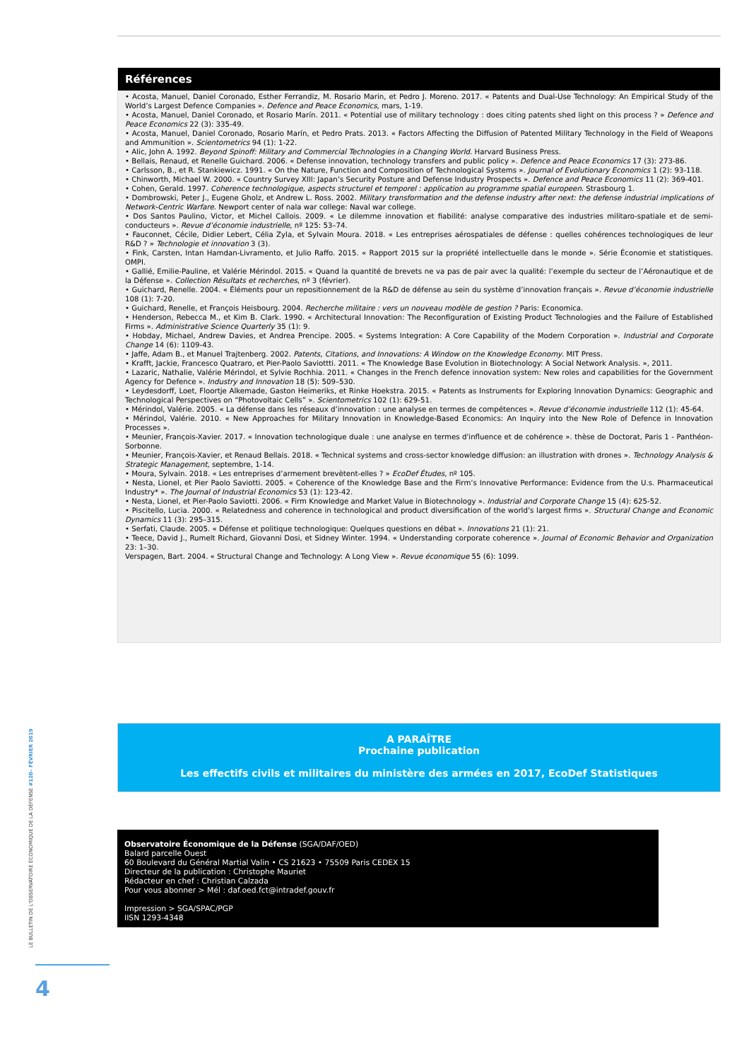Références
• Acosta, Manuel, Daniel Coronado, Esther Ferrandiz, M. Rosario Marin, et Pedro J. Moreno. 2017. « Patents and Dual-Use Technology: An Empirical Study of the World’s Largest Defence Companies ». Defence and Peace Economics, mars, 1-19.
• Acosta, Manuel, Daniel Coronado, et Rosario Marín. 2011. « Potential use of military technology : does citing patents shed light on this process ? » Defence and Peace Economics 22 (3): 335-49.
• Acosta, Manuel, Daniel Coronado, Rosario Marín, et Pedro Prats. 2013. « Factors Affecting the Diffusion of Patented Military Technology in the Field of Weapons and Ammunition ». Scientometrics 94 (1): 1-22.
• Alic, John A. 1992. Beyond Spinoff: Military and Commercial Technologies in a Changing World. Harvard Business Press.
• Bellais, Renaud, et Renelle Guichard. 2006. « Defense innovation, technology transfers and public policy ». Defence and Peace Economics 17 (3): 273-86.
• Carlsson, B., et R. Stankiewicz. 1991. « On the Nature, Function and Composition of Technological Systems ». Journal of Evolutionary Economics 1 (2): 93-118.
• Chinworth, Michael W. 2000. « Country Survey XIII: Japan’s Security Posture and Defense Industry Prospects ». Defence and Peace Economics 11 (2): 369-401.
• Cohen, Gerald. 1997. Coherence technologique, aspects structurel et temporel : application au programme spatial europeen. Strasbourg 1.
• Dombrowski, Peter J., Eugene Gholz, et Andrew L. Ross. 2002. Military transformation and the defense industry after next: the defense industrial implications of Network-Centric Warfare. Newport center of nala war college: Naval war college.
• Dos Santos Paulino, Victor, et Michel Callois. 2009. « Le dilemme innovation et fiabilité: analyse comparative des industries militaro-spatiale et de semi-conducteurs ». Revue d’économie industrielle, nº 125: 53–74.
• Fauconnet, Cécile, Didier Lebert, Célia Zyla, et Sylvain Moura. 2018. « Les entreprises aérospatiales de défense : quelles cohérences technologiques de leur R&D ? » Technologie et innovation 3 (3).
• Fink, Carsten, Intan Hamdan-Livramento, et Julio Raffo. 2015. « Rapport 2015 sur la propriété intellectuelle dans le monde ». Série Économie et statistiques. OMPI.
• Gallié, Emilie-Pauline, et Valérie Mérindol. 2015. « Quand la quantité de brevets ne va pas de pair avec la qualité: l’exemple du secteur de l’Aéronautique et de la Défense ». Collection Résultats et recherches, nº 3 (février).
• Guichard, Renelle. 2004. « Éléments pour un repositionnement de la R&D de défense au sein du système d’innovation français ». Revue d’économie industrielle 108 (1): 7-20.
• Guichard, Renelle, et François Heisbourg. 2004. Recherche militaire : vers un nouveau modèle de gestion ? Paris: Economica.
• Henderson, Rebecca M., et Kim B. Clark. 1990. « Architectural Innovation: The Reconfiguration of Existing Product Technologies and the Failure of Established Firms ». Administrative Science Quarterly 35 (1): 9.
• Hobday, Michael, Andrew Davies, et Andrea Prencipe. 2005. « Systems Integration: A Core Capability of the Modern Corporation ». Industrial and Corporate Change 14 (6): 1109-43.
• Jaffe, Adam B., et Manuel Trajtenberg. 2002. Patents, Citations, and Innovations: A Window on the Knowledge Economy. MIT Press.
• Krafft, Jackie, Francesco Quatraro, et Pier-Paolo Saviottti. 2011. « The Knowledge Base Evolution in Biotechnology: A Social Network Analysis. », 2011.
• Lazaric, Nathalie, Valérie Mérindol, et Sylvie Rochhia. 2011. « Changes in the French defence innovation system: New roles and capabilities for the Government Agency for Defence ». Industry and Innovation 18 (5): 509–530.
• Leydesdorff, Loet, Floortje Alkemade, Gaston Heimeriks, et Rinke Hoekstra. 2015. « Patents as Instruments for Exploring Innovation Dynamics: Geographic and Technological Perspectives on “Photovoltaic Cells” ». Scientometrics 102 (1): 629-51.
• Mérindol, Valérie. 2005. « La défense dans les réseaux d’innovation : une analyse en termes de compétences ». Revue d’économie industrielle 112 (1): 45-64.
• Mérindol, Valérie. 2010. « New Approaches for Military Innovation in Knowledge-Based Economics: An Inquiry into the New Role of Defence in Innovation Processes ».
• Meunier, François-Xavier. 2017. « Innovation technologique duale : une analyse en termes d'influence et de cohérence ». thèse de Doctorat, Paris 1 - Panthéon-Sorbonne.
• Meunier, François-Xavier, et Renaud Bellais. 2018. « Technical systems and cross-sector knowledge diffusion: an illustration with drones ». Technology Analysis & Strategic Management, septembre, 1-14.
• Moura, Sylvain. 2018. « Les entreprises d’armement brevètent-elles ? » EcoDef Études, nº 105.
• Nesta, Lionel, et Pier Paolo Saviotti. 2005. « Coherence of the Knowledge Base and the Firm’s Innovative Performance: Evidence from the U.s. Pharmaceutical Industry* ». The Journal of Industrial Economics 53 (1): 123-42.
• Nesta, Lionel, et Pier-Paolo Saviotti. 2006. « Firm Knowledge and Market Value in Biotechnology ». Industrial and Corporate Change 15 (4): 625-52.
• Piscitello, Lucia. 2000. « Relatedness and coherence in technological and product diversification of the world’s largest firms ». Structural Change and Economic Dynamics 11 (3): 295–315.
• Serfati, Claude. 2005. « Défense et politique technologique: Quelques questions en débat ». Innovations 21 (1): 21.
• Teece, David J., Rumelt Richard, Giovanni Dosi, et Sidney Winter. 1994. « Understanding corporate coherence ». Journal of Economic Behavior and Organization 23: 1–30.
Verspagen, Bart. 2004. « Structural Change and Technology: A Long View ». Revue économique 55 (6): 1099.
A PARAÎTRE
Prochaine publication
Les effectifs civils et militaires du ministère des armées en 2017, EcoDef Statistiques
Observatoire Économique de la Défense (SGA/DAF/OED)
Balard parcelle Ouest
60 Boulevard du Général Martial Valin • CS 21623 • 75509 Paris CEDEX 15
Directeur de la publication : Christophe Mauriet
Rédacteur en chef : Christian Calzada
Pour vous abonner > Mél : daf.oed.fct@intradef.gouv.fr
Impression > SGA/SPAC/PGP
IISN 1293-4348
LE BULLETIN DE L'OBSERVATOIRE ÉCONOMIQUE DE LA DÉFENSE #120– FÉVRIER 2019
4